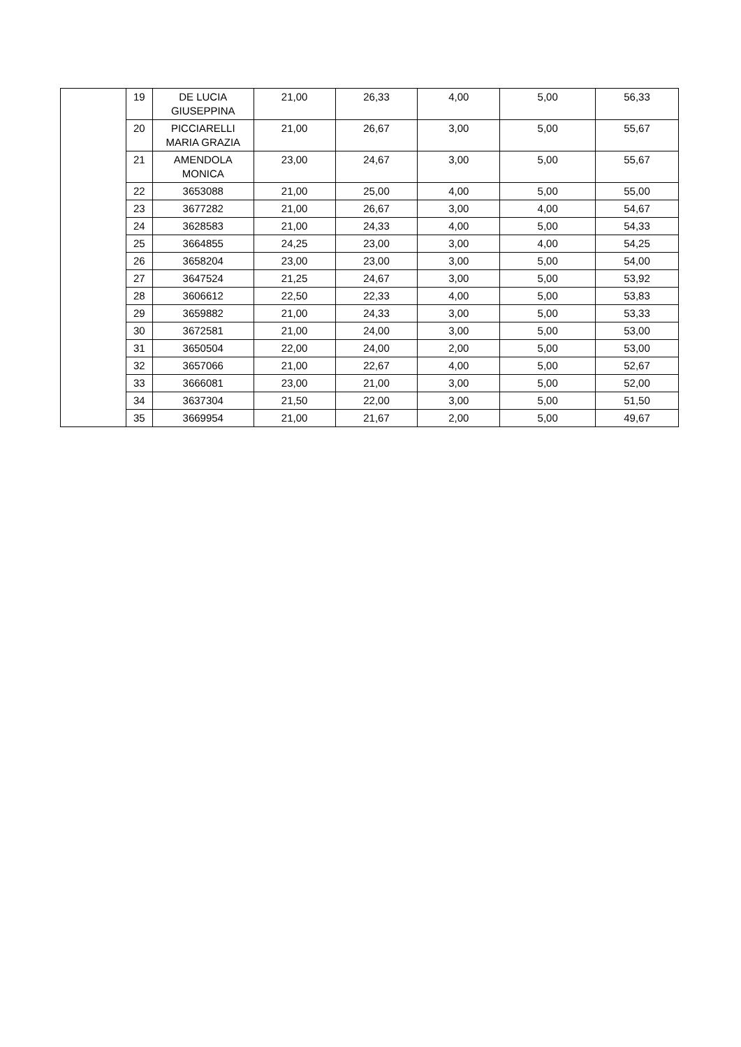| | 19 | DE LUCIA GIUSEPPINA | 21,00 | 26,33 | 4,00 | 5,00 | 56,33 |
| | 20 | PICCIARELLI MARIA GRAZIA | 21,00 | 26,67 | 3,00 | 5,00 | 55,67 |
| | 21 | AMENDOLA MONICA | 23,00 | 24,67 | 3,00 | 5,00 | 55,67 |
| | 22 | 3653088 | 21,00 | 25,00 | 4,00 | 5,00 | 55,00 |
| | 23 | 3677282 | 21,00 | 26,67 | 3,00 | 4,00 | 54,67 |
| | 24 | 3628583 | 21,00 | 24,33 | 4,00 | 5,00 | 54,33 |
| | 25 | 3664855 | 24,25 | 23,00 | 3,00 | 4,00 | 54,25 |
| | 26 | 3658204 | 23,00 | 23,00 | 3,00 | 5,00 | 54,00 |
| | 27 | 3647524 | 21,25 | 24,67 | 3,00 | 5,00 | 53,92 |
| | 28 | 3606612 | 22,50 | 22,33 | 4,00 | 5,00 | 53,83 |
| | 29 | 3659882 | 21,00 | 24,33 | 3,00 | 5,00 | 53,33 |
| | 30 | 3672581 | 21,00 | 24,00 | 3,00 | 5,00 | 53,00 |
| | 31 | 3650504 | 22,00 | 24,00 | 2,00 | 5,00 | 53,00 |
| | 32 | 3657066 | 21,00 | 22,67 | 4,00 | 5,00 | 52,67 |
| | 33 | 3666081 | 23,00 | 21,00 | 3,00 | 5,00 | 52,00 |
| | 34 | 3637304 | 21,50 | 22,00 | 3,00 | 5,00 | 51,50 |
| | 35 | 3669954 | 21,00 | 21,67 | 2,00 | 5,00 | 49,67 |